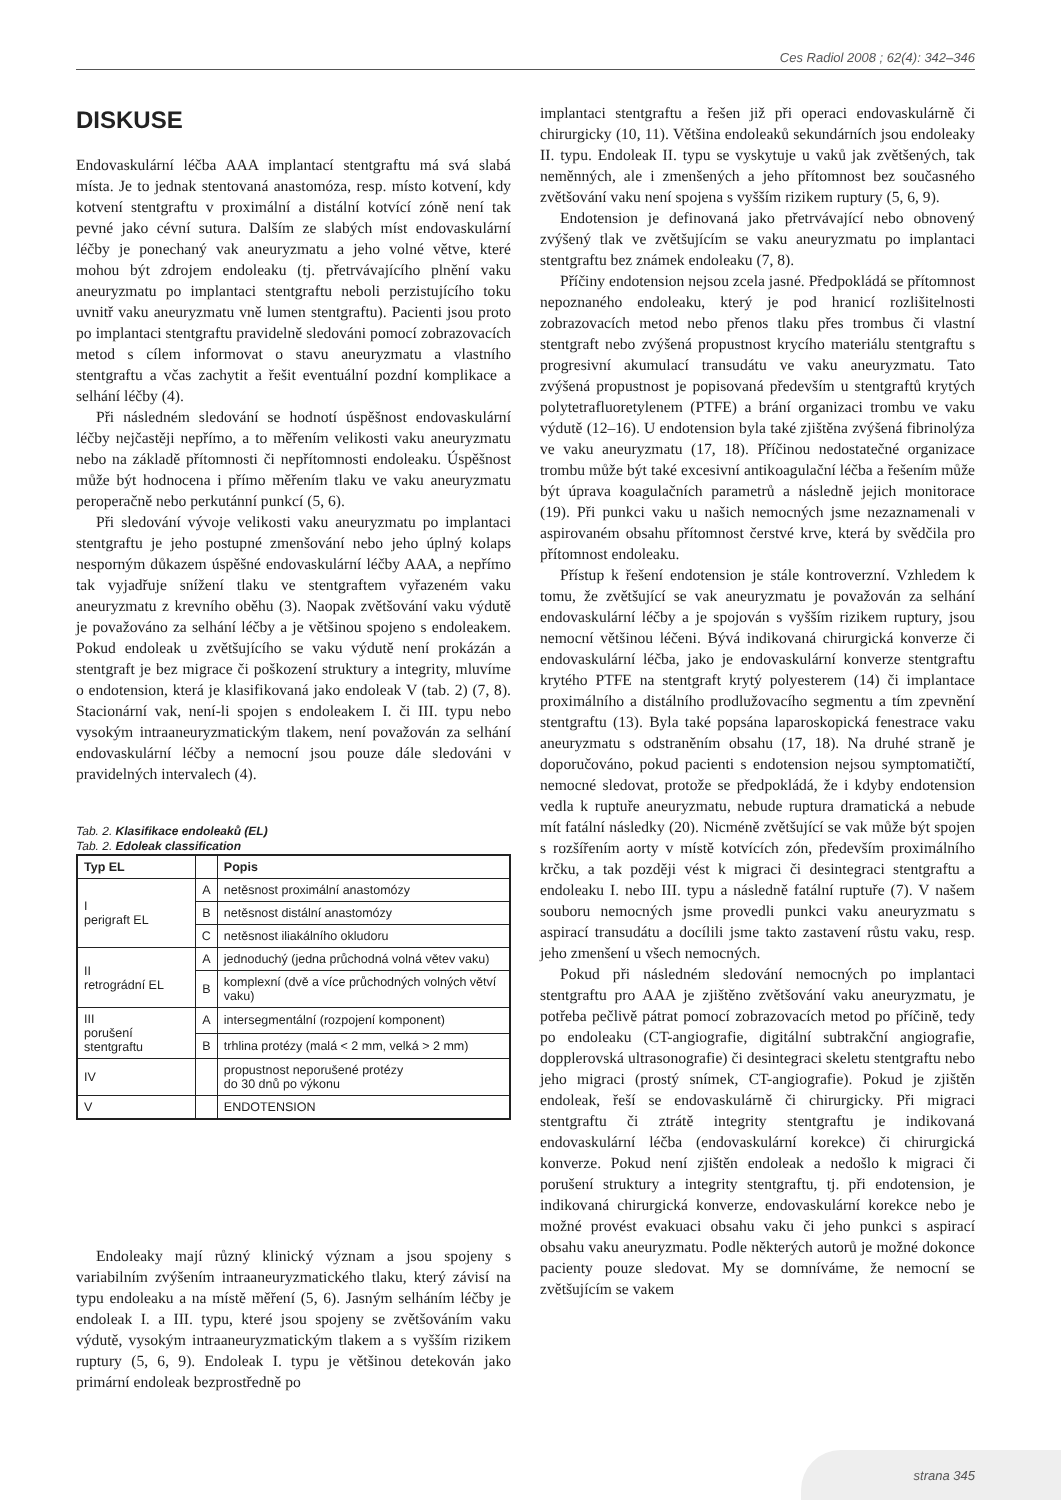Ces Radiol 2008 ; 62(4): 342–346
DISKUSE
Endovaskulární léčba AAA implantací stentgraftu má svá slabá místa. Je to jednak stentovaná anastomóza, resp. místo kotvení, kdy kotvení stentgraftu v proximální a distální kotvící zóně není tak pevné jako cévní sutura. Dalším ze slabých míst endovaskulární léčby je ponechaný vak aneuryzmatu a jeho volné větve, které mohou být zdrojem endoleaku (tj. přetrvávajícího plnění vaku aneuryzmatu po implantaci stentgraftu neboli perzistujícího toku uvnitř vaku aneuryzmatu vně lumen stentgraftu). Pacienti jsou proto po implantaci stentgraftu pravidelně sledováni pomocí zobrazovacích metod s cílem informovat o stavu aneuryzmatu a vlastního stentgraftu a včas zachytit a řešit eventuální pozdní komplikace a selhání léčby (4).
Při následném sledování se hodnotí úspěšnost endovaskulární léčby nejčastěji nepřímo, a to měřením velikosti vaku aneuryzmatu nebo na základě přítomnosti či nepřítomnosti endoleaku. Úspěšnost může být hodnocena i přímo měřením tlaku ve vaku aneuryzmatu peroperačně nebo perkutánní punkcí (5, 6).
Při sledování vývoje velikosti vaku aneuryzmatu po implantaci stentgraftu je jeho postupné zmenšování nebo jeho úplný kolaps nesporným důkazem úspěšné endovaskulární léčby AAA, a nepřímo tak vyjadřuje snížení tlaku ve stentgraftem vyřazeném vaku aneuryzmatu z krevního oběhu (3). Naopak zvětšování vaku výdutě je považováno za selhání léčby a je většinou spojeno s endoleakem. Pokud endoleak u zvětšujícího se vaku výdutě není prokázán a stentgraft je bez migrace či poškození struktury a integrity, mluvíme o endotension, která je klasifikovaná jako endoleak V (tab. 2) (7, 8). Stacionární vak, není-li spojen s endoleakem I. či III. typu nebo vysokým intraaneuryzmatickým tlakem, není považován za selhání endovaskulární léčby a nemocní jsou pouze dále sledováni v pravidelných intervalech (4).
Tab. 2. Klasifikace endoleaků (EL)
Tab. 2. Edoleak classification
| Typ EL | | Popis |
| --- | --- | --- |
| I perigraft EL | A | netěsnost proximální anastomózy |
| | B | netěsnost distální anastomózy |
| | C | netěsnost iliakálního okludoru |
| II retrográdní EL | A | jednoduchý (jedna průchodná volná větev vaku) |
| | B | komplexní (dvě a více průchodných volných větví vaku) |
| III porušení stentgraftu | A | intersegmentální (rozpojení komponent) |
| | B | trhlina protézy (malá < 2 mm, velká > 2 mm) |
| IV | | propustnost neporušené protézy do 30 dnů po výkonu |
| V | | ENDOTENSION |
Endoleaky mají různý klinický význam a jsou spojeny s variabilním zvýšením intraaneuryzmatického tlaku, který závisí na typu endoleaku a na místě měření (5, 6). Jasným selháním léčby je endoleak I. a III. typu, které jsou spojeny se zvětšováním vaku výdutě, vysokým intraaneuryzmatickým tlakem a s vyšším rizikem ruptury (5, 6, 9). Endoleak I. typu je většinou detekován jako primární endoleak bezprostředně po
implantaci stentgraftu a řešen již při operaci endovaskulárně či chirurgicky (10, 11). Většina endoleaků sekundárních jsou endoleaky II. typu. Endoleak II. typu se vyskytuje u vaků jak zvětšených, tak neměnných, ale i zmenšených a jeho přítomnost bez současného zvětšování vaku není spojena s vyšším rizikem ruptury (5, 6, 9).
Endotension je definovaná jako přetrvávající nebo obnovený zvýšený tlak ve zvětšujícím se vaku aneuryzmatu po implantaci stentgraftu bez známek endoleaku (7, 8).
Příčiny endotension nejsou zcela jasné. Předpokládá se přítomnost nepoznaného endoleaku, který je pod hranicí rozlišitelnosti zobrazovacích metod nebo přenos tlaku přes trombus či vlastní stentgraft nebo zvýšená propustnost krycího materiálu stentgraftu s progresivní akumulací transudátu ve vaku aneuryzmatu. Tato zvýšená propustnost je popisovaná především u stentgraftů krytých polytetrafluoretylenem (PTFE) a brání organizaci trombu ve vaku výdutě (12–16). U endotension byla také zjištěna zvýšená fibrinolýza ve vaku aneuryzmatu (17, 18). Příčinou nedostatečné organizace trombu může být také excesivní antikoagulační léčba a řešením může být úprava koagulačních parametrů a následně jejich monitorace (19). Při punkci vaku u našich nemocných jsme nezaznamenali v aspirovaném obsahu přítomnost čerstvé krve, která by svědčila pro přítomnost endoleaku.
Přístup k řešení endotension je stále kontroverzní. Vzhledem k tomu, že zvětšující se vak aneuryzmatu je považován za selhání endovaskulární léčby a je spojován s vyšším rizikem ruptury, jsou nemocní většinou léčeni. Bývá indikovaná chirurgická konverze či endovaskulární léčba, jako je endovaskulární konverze stentgraftu krytého PTFE na stentgraft krytý polyesterem (14) či implantace proximálního a distálního prodlužovacího segmentu a tím zpevnění stentgraftu (13). Byla také popsána laparoskopická fenestrace vaku aneuryzmatu s odstraněním obsahu (17, 18). Na druhé straně je doporučováno, pokud pacienti s endotension nejsou symptomatičtí, nemocné sledovat, protože se předpokládá, že i kdyby endotension vedla k ruptuře aneuryzmatu, nebude ruptura dramatická a nebude mít fatální následky (20). Nicméně zvětšující se vak může být spojen s rozšířením aorty v místě kotvících zón, především proximálního krčku, a tak později vést k migraci či desintegraci stentgraftu a endoleaku I. nebo III. typu a následně fatální ruptuře (7). V našem souboru nemocných jsme provedli punkci vaku aneuryzmatu s aspirací transudátu a docílili jsme takto zastavení růstu vaku, resp. jeho zmenšení u všech nemocných.
Pokud při následném sledování nemocných po implantaci stentgraftu pro AAA je zjištěno zvětšování vaku aneuryzmatu, je potřeba pečlivě pátrat pomocí zobrazovacích metod po příčině, tedy po endoleaku (CT-angiografie, digitální subtrakční angiografie, dopplerovská ultrasonografie) či desintegraci skeletu stentgraftu nebo jeho migraci (prostý snímek, CT-angiografie). Pokud je zjištěn endoleak, řeší se endovaskulárně či chirurgicky. Při migraci stentgraftu či ztrátě integrity stentgraftu je indikovaná endovaskulární léčba (endovaskulární korekce) či chirurgická konverze. Pokud není zjištěn endoleak a nedošlo k migraci či porušení struktury a integrity stentgraftu, tj. při endotension, je indikovaná chirurgická konverze, endovaskulární korekce nebo je možné provést evakuaci obsahu vaku či jeho punkci s aspirací obsahu vaku aneuryzmatu. Podle některých autorů je možné dokonce pacienty pouze sledovat. My se domníváme, že nemocní se zvětšujícím se vakem
strana 345